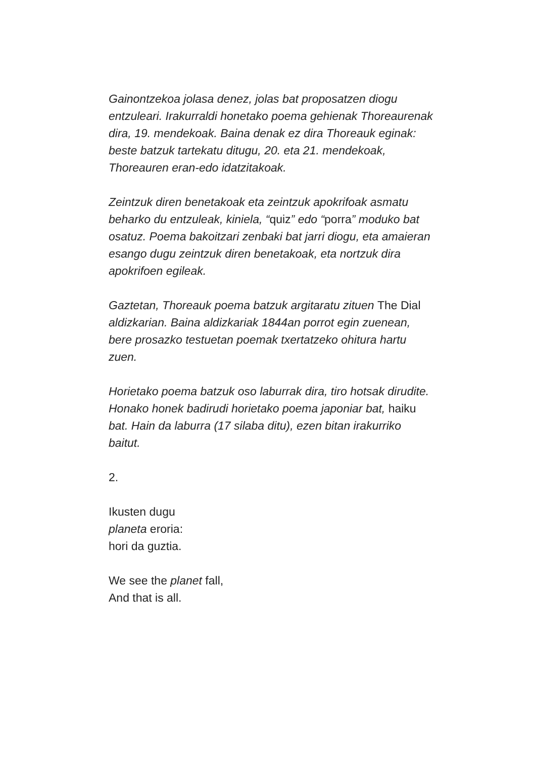Gainontzekoa jolasa denez, jolas bat proposatzen diogu entzuleari. Irakurraldi honetako poema gehienak Thoreaurenak dira, 19. mendekoak. Baina denak ez dira Thoreauk eginak: beste batzuk tartekatu ditugu, 20. eta 21. mendekoak, Thoreauren eran-edo idatzitakoak.
Zeintzuk diren benetakoak eta zeintzuk apokrifoak asmatu beharko du entzuleak, kiniela, “quiz” edo “porra” moduko bat osatuz. Poema bakoitzari zenbaki bat jarri diogu, eta amaieran esango dugu zeintzuk diren benetakoak, eta nortzuk dira apokrifoen egileak.
Gaztetan, Thoreauk poema batzuk argitaratu zituen The Dial aldizkarian. Baina aldizkariak 1844an porrot egin zuenean, bere prosazko testuetan poemak txertatzeko ohitura hartu zuen.
Horietako poema batzuk oso laburrak dira, tiro hotsak dirudite. Honako honek badirudi horietako poema japoniar bat, haiku bat. Hain da laburra (17 silaba ditu), ezen bitan irakurriko baitut.
2.
Ikusten dugu
planeta eroria:
hori da guztia.
We see the planet fall,
And that is all.